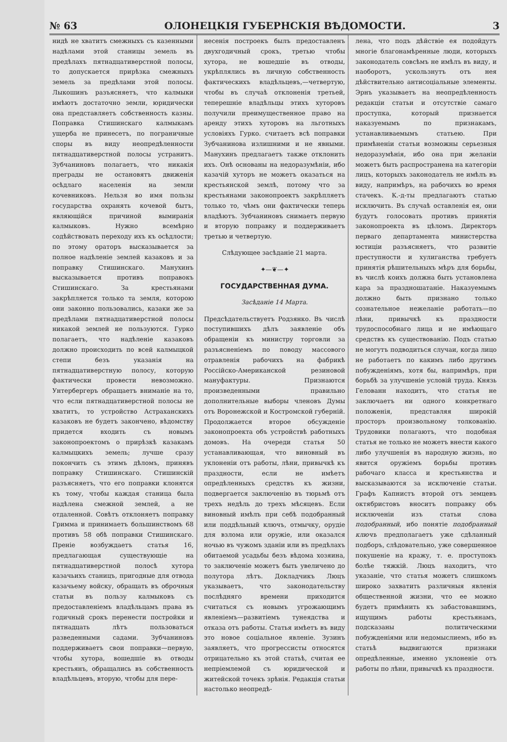№ 63 ОЛОНЕЦКІЯ ГУБЕРНСКІЯ ВѢДОМОСТИ. 3
нидѣ не хватитъ смежныхъ съ казенными надѣлами этой станицы земель въ предѣлахъ пятнадцативерстной полосы, то допускается прирѣзка смежныхъ земель за предѣлами этой полосы. Лыкошинъ разъясняетъ, что калмыки имѣютъ достаточно земли, юридически она представляетъ собственность казны. Поправка Стишинскаго калмыкамъ ущерба не принесетъ, по пограничные споры въ виду неопредѣленности пятнадцативерстной полосы устранитъ. Зубчаниновъ полагаетъ, что никакія преграды не остановятъ движенія осѣдлаго населенія на земли кочевниковъ. Нельзя во имя пользы государства охранять кочевой бытъ, являющійся причиной вымиранія калмыковъ. Нужно всемѣрно содѣйствовать переходу ихъ къ осѣдлости; по этому ораторъ высказывается за полное надѣленіе землей казаковъ и за поправку Стишинскаго. Манухинъ высказывается противъ поправокъ Стишинскаго. За крестьянами закрѣпляется только та земля, которою они законно пользовались, казаки же за предѣлами пятнадцативерстной полосы никакой землей не пользуются. Гурко полагаетъ, что надѣленіе казаковъ должно происходить по всей калмыцкой степи безъ указанія на пятнадцативерстную полосу, которую фактически провести невозможно. Унтербергеръ обращаетъ вниманіе на то, что если пятнадцативерстной полосы не хватитъ, то устройство Астраханскихъ казаковъ не будетъ закончено, вѣдомству придется входить съ новымъ законопроектомъ о прирѣзкѣ казакамъ калмыцкихъ земель; лучше сразу покончить съ этимъ дѣломъ, принявъ поправку Стишинскаго. Стишинскій разъясняетъ, что его поправки клонятся къ тому, чтобы каждая станица была надѣлена смежной землей, а не отдаленной. Совѣтъ отклоняетъ поправку Гримма и принимаетъ большинствомъ 68 противъ 58 обѣ поправки Стишинскаго. Преніе возбуждаетъ статья 16, предлагающая существующіе на пятнадцативерстной полосѣ хутора казачьихъ станицъ, пригодные для отвода казачьему войску, обращать въ оброчныя статьи въ пользу калмыковъ съ предоставленіемъ владѣльцамъ права въ годичный срокъ перенести постройки и пятнадцать лѣтъ пользоваться разведенными садами. Зубчаниновъ поддерживаетъ свои поправки—первую, чтобы хутора, вошедшіе въ отводы крестьянъ, обращались въ собственность владѣльцевъ, вторую, чтобы для пере-
несенія построекъ былъ предоставленъ двухгодичный срокъ, третью чтобы хутора, не вошедшіе въ отводы, укрѣплялись въ личную собственность фактическихъ владѣльцевъ,—четвертую, чтобы въ случаѣ отклоненія третьей, теперешніе владѣльцы этихъ хуторовъ получили преимущественное право на аренду этихъ хуторовъ на льготныхъ условіяхъ Гурко. считаетъ всѣ поправки Зубчанинова излишними и не явными. Манухинъ предлагаетъ также отклонить ихъ. Онѣ основаны на недоразумѣніи, ибо казачій хуторъ не можетъ оказаться на крестьянской землѣ, потому что за крестьянами законопроектъ закрѣпляетъ только то, чѣмъ они фактически теперь владѣютъ. Зубчаниновъ снимаетъ первую и вторую поправку и поддерживаетъ третью и четвертую.
Слѣдующее засѣданіе 21 марта.
✦—❦—✦
ГОСУДАРСТВЕННАЯ ДУМА.
Засѣданіе 14 Марта.
Предсѣдательствуетъ Родзянко. Въ числѣ поступившихъ дѣлъ заявленіе объ обращеніи къ министру торговли за разъясненіемъ по поводу массового отравленія рабочихъ на фабрикѣ Россійско-Американской резиновой мануфактуры. Признаются произведенными правильно дополнительные выборы членовъ Думы отъ Воронежской и Костромской губерній. Продолжается второе обсужденіе законопроекта объ устройствѣ работныхъ домовъ. На очереди статья 50 устанавливающая, что виновный въ уклоненіи отъ работы, лѣни, привычкѣ къ праздности, если не имѣетъ опредѣленныхъ средствъ къ жизни, подвергается заключенію въ тюрьмѣ отъ трехъ недѣль до трехъ мѣсяцевъ. Если виновный имѣлъ при себѣ подобранный или поддѣльный ключъ, отмычку, орудіе для взлома или оружіе, или оказался ночью въ чужомъ зданіи или въ предѣлахъ обитаемой усадьбы безъ вѣдома хозяина, то заключеніе можетъ быть увеличено до полутора лѣтъ. Докладчикъ Люцъ указываетъ, что законодательству послѣдняго времени приходится считаться съ новымъ угрожающимъ явленіемъ—развитіемъ тунеядства и отказа отъ работы. Статья имѣетъ въ виду это новое соціальное явленіе. Зузинъ заявляетъ, что прогрессисты относятся отрицательно къ этой статьѣ, считая ее непріемлемой съ юридической и житейской точекъ зрѣнія. Редакція статьи настолько неопредѣ-
лена, что подъ дѣйствіе ея подойдутъ многіе благонамѣренные люди, которыхъ законодатель совсѣмъ не имѣлъ въ виду, и наоборотъ, ускользнутъ отъ нея дѣйствительно антисоціальные элементы. Эрнъ указываетъ на неопредѣленность редакціи статьи и отсутствіе самаго проступка, который признается наказуемымъ по признакамъ, устанавливаемымъ статьею. При примѣненіи статьи возможны серьезныя недоразумѣнія, ибо она при желаніи можетъ быть распространена на категоріи лицъ, которыхъ законодатель не имѣлъ въ виду, напримѣръ, на рабочихъ во время стачекъ. К.-д-ты предлагаютъ статью исключить. Въ случаѣ оставленія ея, они будутъ голосовать противъ принятія законопроекта въ цѣломъ. Директоръ перваго департамента министерства юстиціи разъясняетъ, что развитіе преступности и хулиганства требуетъ принятія рѣшительныхъ мѣръ для борьбы, въ числѣ коихъ должна быть установлена кара за праздношатаніе. Наказуемымъ должно быть признано только сознательное нежеланіе работать—по лѣни, привычкѣ къ праздности трудоспособнаго лица и не имѣющаго средствъ къ существованію. Подъ статью не могутъ подводиться случаи, когда лицо не работаетъ по какимъ либо другимъ побужденіямъ, хотя бы, напримѣръ, при борьбѣ за улучшеніе условій труда. Князь Гелованн находитъ, что статья не заключаетъ ни одного конкретнаго положенія, представляя широкій просторъ произвольному толкованію. Трудовики полагаютъ, что подобная статья не только не можетъ внести какого либо улучшенія въ народную жизнь, но явится оружіемъ борьбы противъ рабочаго класса и крестьянства и высказываются за исключеніе статьи. Графъ Капнистъ второй отъ земцевъ октябристовъ вноситъ поправку объ исключеніи изъ статьи слова подобранный, ибо понятіе подобранный ключъ предполагаетъ уже сдѣланный подборъ, слѣдовательно, уже совершенное покушеніе на кражу, т. е. проступокъ болѣе тяжкій. Люцъ находитъ, что указаніе, что статья можетъ слишкомъ широко захватить различныя явленія общественной жизни, что ее можно будетъ примѣнить къ забастовавшимъ, ищущимъ работы крестьянамъ, подсказаны политическими побужденіями или недомыслиемъ, ибо въ статьѣ выдвигаются признаки опредѣленные, именно уклоненіе отъ работы по лѣни, привычкѣ къ праздности.